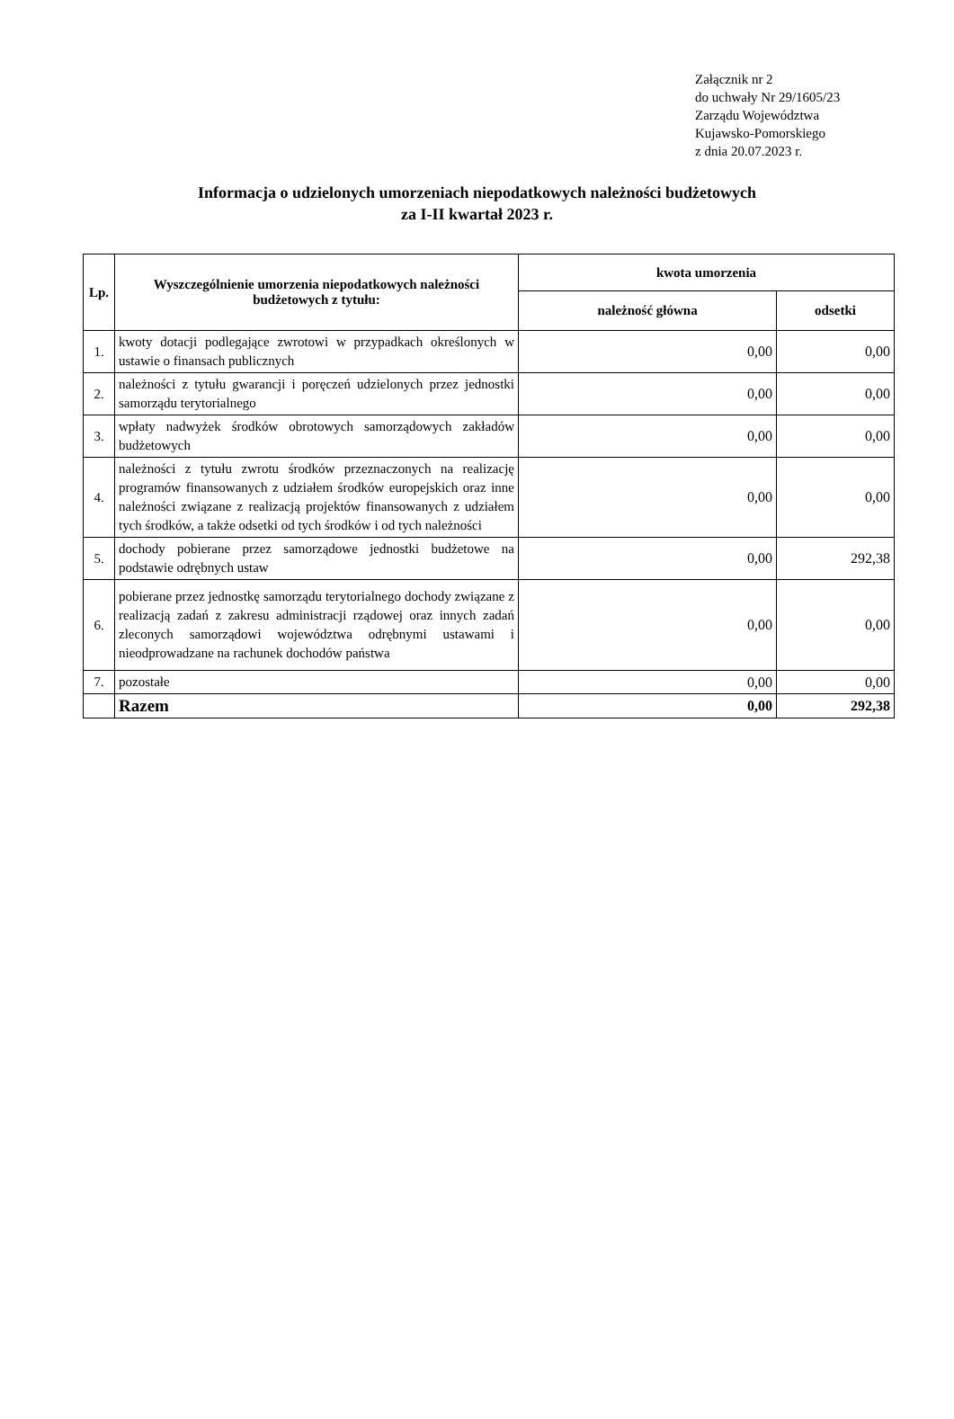Załącznik nr 2
do uchwały Nr 29/1605/23
Zarządu Województwa
Kujawsko-Pomorskiego
z dnia 20.07.2023 r.
Informacja o udzielonych umorzeniach niepodatkowych należności budżetowych
za I-II kwartał 2023 r.
| Lp. | Wyszczególnienie umorzenia niepodatkowych należności budżetowych z tytułu: | kwota umorzenia | |
| --- | --- | --- | --- |
| | | należność główna | odsetki |
| 1. | kwoty dotacji podlegające zwrotowi w przypadkach określonych w ustawie o finansach publicznych | 0,00 | 0,00 |
| 2. | należności z tytułu gwarancji i poręczeń udzielonych przez jednostki samorządu terytorialnego | 0,00 | 0,00 |
| 3. | wpłaty nadwyżek środków obrotowych samorządowych zakładów budżetowych | 0,00 | 0,00 |
| 4. | należności z tytułu zwrotu środków przeznaczonych na realizację programów finansowanych z udziałem środków europejskich oraz inne należności związane z realizacją projektów finansowanych z udziałem tych środków, a także odsetki od tych środków i od tych należności | 0,00 | 0,00 |
| 5. | dochody pobierane przez samorządowe jednostki budżetowe na podstawie odrębnych ustaw | 0,00 | 292,38 |
| 6. | pobierane przez jednostkę samorządu terytorialnego dochody związane z realizacją zadań z zakresu administracji rządowej oraz innych zadań zleconych samorządowi województwa odrębnymi ustawami i nieodprowadzane na rachunek dochodów państwa | 0,00 | 0,00 |
| 7. | pozostałe | 0,00 | 0,00 |
| | Razem | 0,00 | 292,38 |